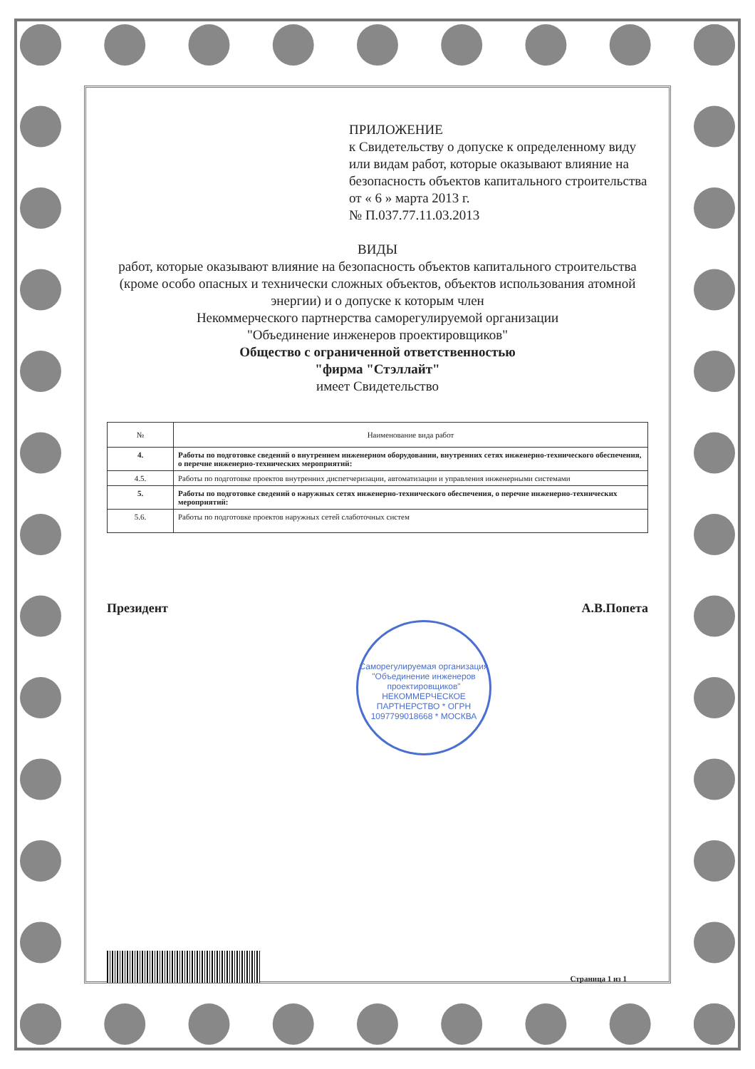ПРИЛОЖЕНИЕ
к Свидетельству о допуске к определенному виду или видам работ, которые оказывают влияние на безопасность объектов капитального строительства
от « 6 » марта 2013 г.
№ П.037.77.11.03.2013
ВИДЫ
работ, которые оказывают влияние на безопасность объектов капитального строительства (кроме особо опасных и технически сложных объектов, объектов использования атомной энергии) и о допуске к которым член
Некоммерческого партнерства саморегулируемой организации
"Объединение инженеров проектировщиков"
Общество с ограниченной ответственностью
"фирма "Стэллайт"
имеет Свидетельство
| № | Наименование вида работ |
| --- | --- |
| 4. | Работы по подготовке сведений о внутреннем инженерном оборудовании, внутренних сетях инженерно-технического обеспечения, о перечне инженерно-технических мероприятий: |
| 4.5. | Работы по подготовке проектов внутренних диспетчеризации, автоматизации и управления инженерными системами |
| 5. | Работы по подготовке сведений о наружных сетях инженерно-технического обеспечения, о перечне инженерно-технических мероприятий: |
| 5.6. | Работы по подготовке проектов наружных сетей слаботочных систем |
Президент А.В.Попета
Саморегулируемая организация "Объединение инженеров проектировщиков"
НЕКОММЕРЧЕСКОЕ ПАРТНЕРСТВО * ОГРН 1097799018668 * МОСКВА
Страница 1 из 1